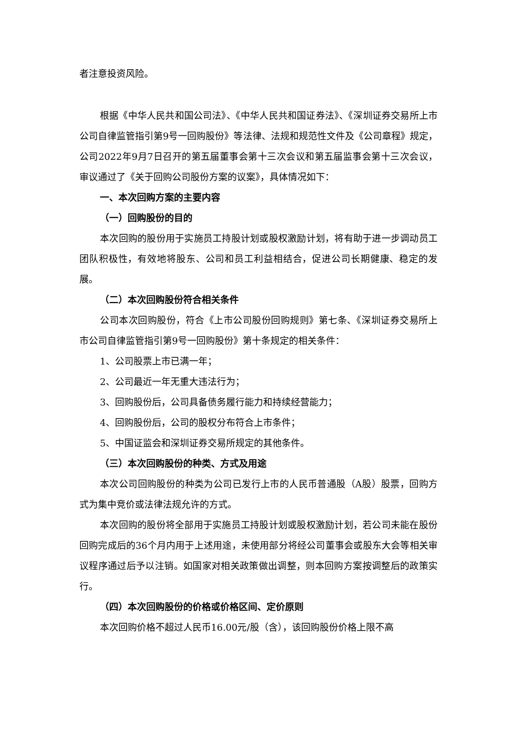者注意投资风险。
根据《中华人民共和国公司法》、《中华人民共和国证券法》、《深圳证券交易所上市公司自律监管指引第9号一回购股份》等法律、法规和规范性文件及《公司章程》规定，公司2022年9月7日召开的第五届董事会第十三次会议和第五届监事会第十三次会议，审议通过了《关于回购公司股份方案的议案》，具体情况如下：
一、本次回购方案的主要内容
（一）回购股份的目的
本次回购的股份用于实施员工持股计划或股权激励计划，将有助于进一步调动员工团队积极性，有效地将股东、公司和员工利益相结合，促进公司长期健康、稳定的发展。
（二）本次回购股份符合相关条件
公司本次回购股份，符合《上市公司股份回购规则》第七条、《深圳证券交易所上市公司自律监管指引第9号一回购股份》第十条规定的相关条件：
1、公司股票上市已满一年；
2、公司最近一年无重大违法行为；
3、回购股份后，公司具备债务履行能力和持续经营能力；
4、回购股份后，公司的股权分布符合上市条件；
5、中国证监会和深圳证券交易所规定的其他条件。
（三）本次回购股份的种类、方式及用途
本次公司回购股份的种类为公司已发行上市的人民币普通股（A股）股票，回购方式为集中竞价或法律法规允许的方式。
本次回购的股份将全部用于实施员工持股计划或股权激励计划，若公司未能在股份回购完成后的36个月内用于上述用途，未使用部分将经公司董事会或股东大会等相关审议程序通过后予以注销。如国家对相关政策做出调整，则本回购方案按调整后的政策实行。
（四）本次回购股份的价格或价格区间、定价原则
本次回购价格不超过人民币16.00元/股（含），该回购股份价格上限不高